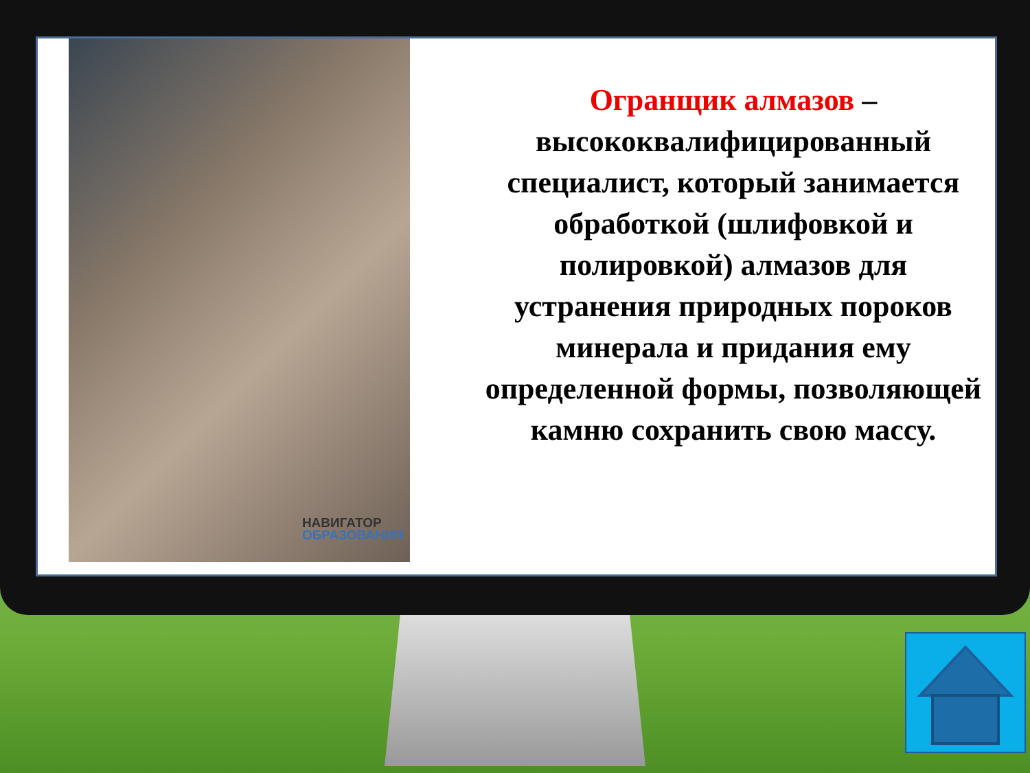НАВИГАТОР
ОБРАЗОВАНИЯ
Огранщик алмазов – высококвалифицированный специалист, который занимается обработкой (шлифовкой и полировкой) алмазов для устранения природных пороков минерала и придания ему определенной формы, позволяющей камню сохранить свою массу.